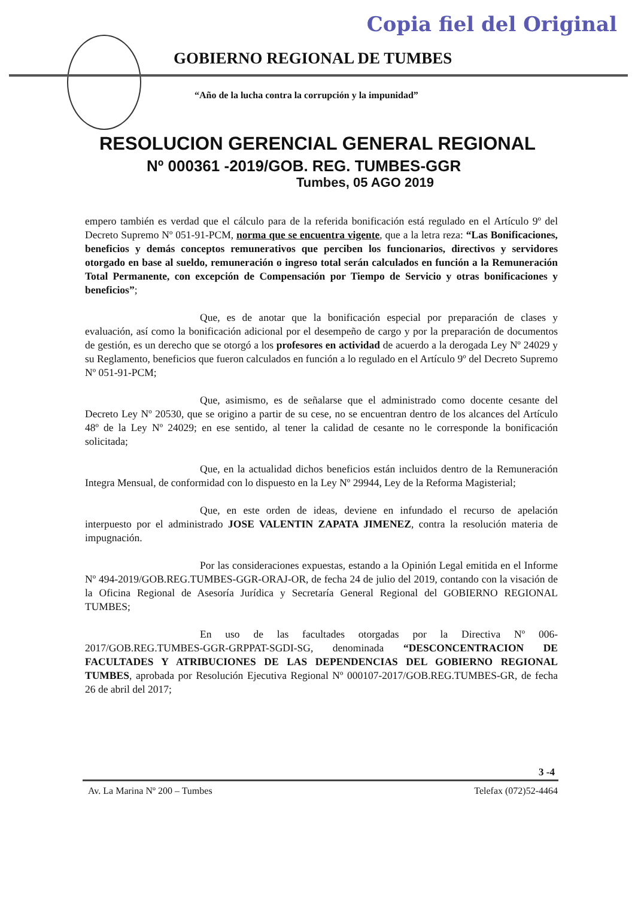Copia fiel del Original
GOBIERNO REGIONAL DE TUMBES
“Año de la lucha contra la corrupción y la impunidad”
RESOLUCION GERENCIAL GENERAL REGIONAL
Nº 000361 -2019/GOB. REG. TUMBES-GGR
Tumbes, 05 AGO 2019
empero también es verdad que el cálculo para de la referida bonificación está regulado en el Artículo 9º del Decreto Supremo Nº 051-91-PCM, norma que se encuentra vigente, que a la letra reza: “Las Bonificaciones, beneficios y demás conceptos remunerativos que perciben los funcionarios, directivos y servidores otorgado en base al sueldo, remuneración o ingreso total serán calculados en función a la Remuneración Total Permanente, con excepción de Compensación por Tiempo de Servicio y otras bonificaciones y beneficios”;
Que, es de anotar que la bonificación especial por preparación de clases y evaluación, así como la bonificación adicional por el desempeño de cargo y por la preparación de documentos de gestión, es un derecho que se otorgó a los profesores en actividad de acuerdo a la derogada Ley Nº 24029 y su Reglamento, beneficios que fueron calculados en función a lo regulado en el Artículo 9º del Decreto Supremo Nº 051-91-PCM;
Que, asimismo, es de señalarse que el administrado como docente cesante del Decreto Ley Nº 20530, que se origino a partir de su cese, no se encuentran dentro de los alcances del Artículo 48º de la Ley Nº 24029; en ese sentido, al tener la calidad de cesante no le corresponde la bonificación solicitada;
Que, en la actualidad dichos beneficios están incluidos dentro de la Remuneración Integra Mensual, de conformidad con lo dispuesto en la Ley Nº 29944, Ley de la Reforma Magisterial;
Que, en este orden de ideas, deviene en infundado el recurso de apelación interpuesto por el administrado JOSE VALENTIN ZAPATA JIMENEZ, contra la resolución materia de impugnación.
Por las consideraciones expuestas, estando a la Opinión Legal emitida en el Informe Nº 494-2019/GOB.REG.TUMBES-GGR-ORAJ-OR, de fecha 24 de julio del 2019, contando con la visación de la Oficina Regional de Asesoría Jurídica y Secretaría General Regional del GOBIERNO REGIONAL TUMBES;
En uso de las facultades otorgadas por la Directiva Nº 006-2017/GOB.REG.TUMBES-GGR-GRPPAT-SGDI-SG, denominada “DESCONCENTRACION DE FACULTADES Y ATRIBUCIONES DE LAS DEPENDENCIAS DEL GOBIERNO REGIONAL TUMBES, aprobada por Resolución Ejecutiva Regional Nº 000107-2017/GOB.REG.TUMBES-GR, de fecha 26 de abril del 2017;
3 -4
Av. La Marina Nº 200 – Tumbes Telefax (072)52-4464